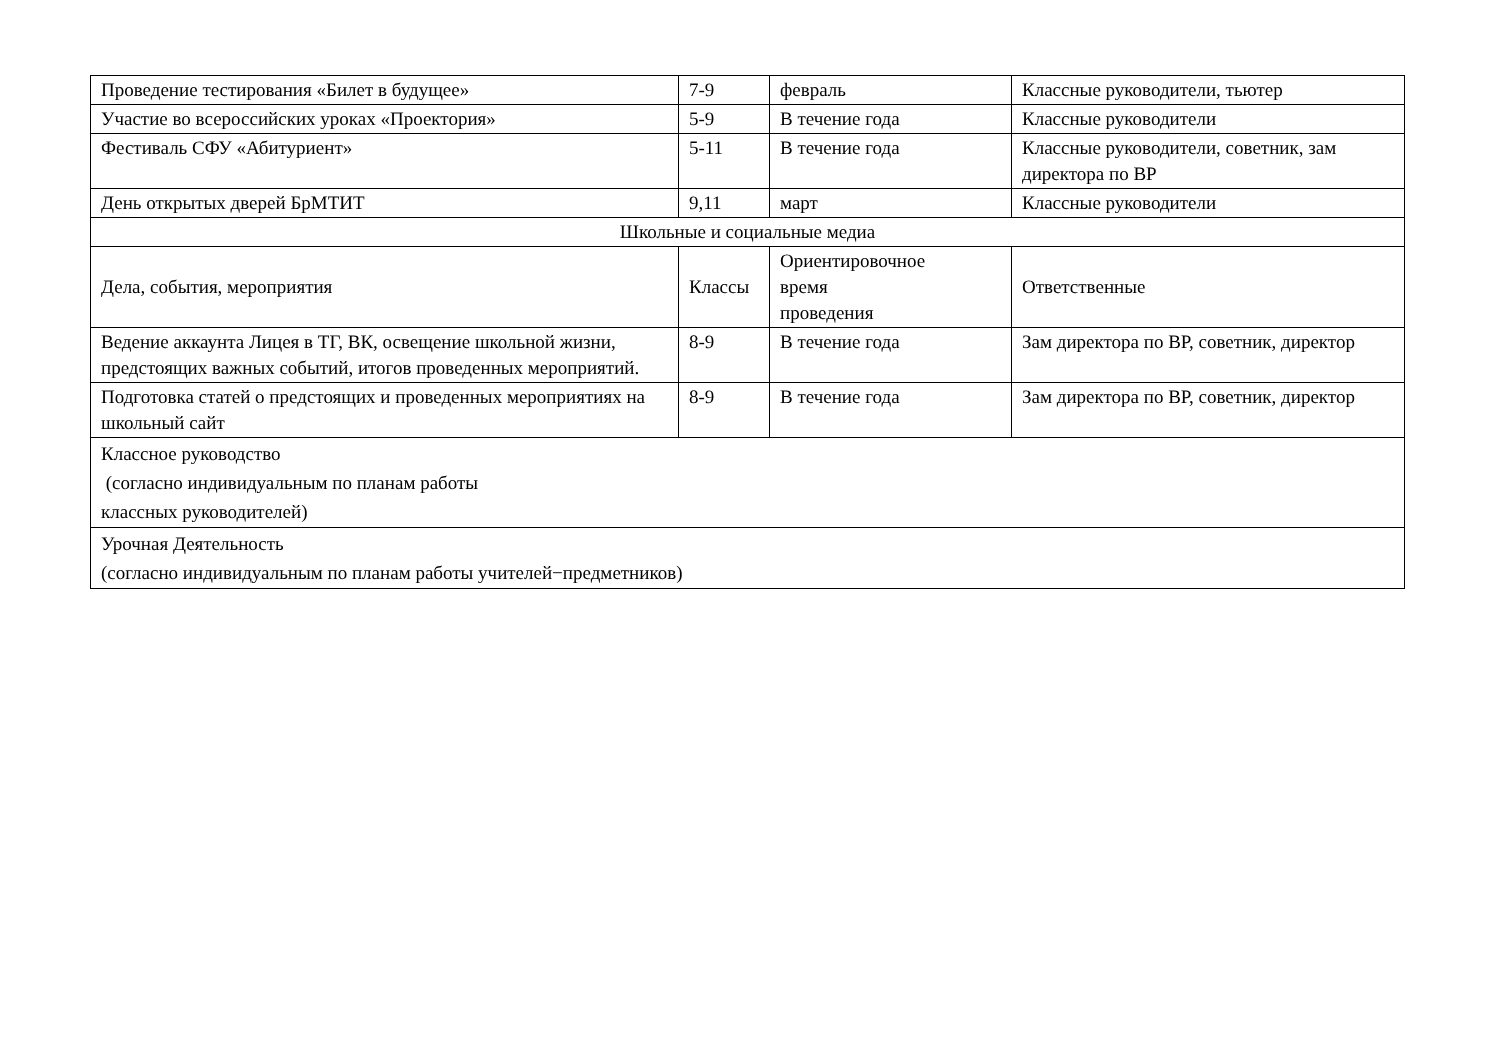| Проведение тестирования «Билет в будущее» | 7-9 | февраль | Классные руководители, тьютер |
| Участие во всероссийских уроках «Проектория» | 5-9 | В течение года | Классные руководители |
| Фестиваль СФУ «Абитуриент» | 5-11 | В течение года | Классные руководители, советник, зам директора по ВР |
| День открытых дверей БрМТИТ | 9,11 | март | Классные руководители |
| Школьные и социальные медиа | | | |
| Дела, события, мероприятия | Классы | Ориентировочное время проведения | Ответственные |
| Ведение аккаунта Лицея в ТГ, ВК, освещение школьной жизни, предстоящих важных событий, итогов проведенных мероприятий. | 8-9 | В течение года | Зам директора по ВР, советник, директор |
| Подготовка статей о предстоящих и проведенных мероприятиях на школьный сайт | 8-9 | В течение года | Зам директора по ВР, советник, директор |
| Классное руководство (согласно индивидуальным по планам работы классных руководителей) | | | |
| Урочная Деятельность (согласно индивидуальным по планам работы учителей−предметников) | | | |